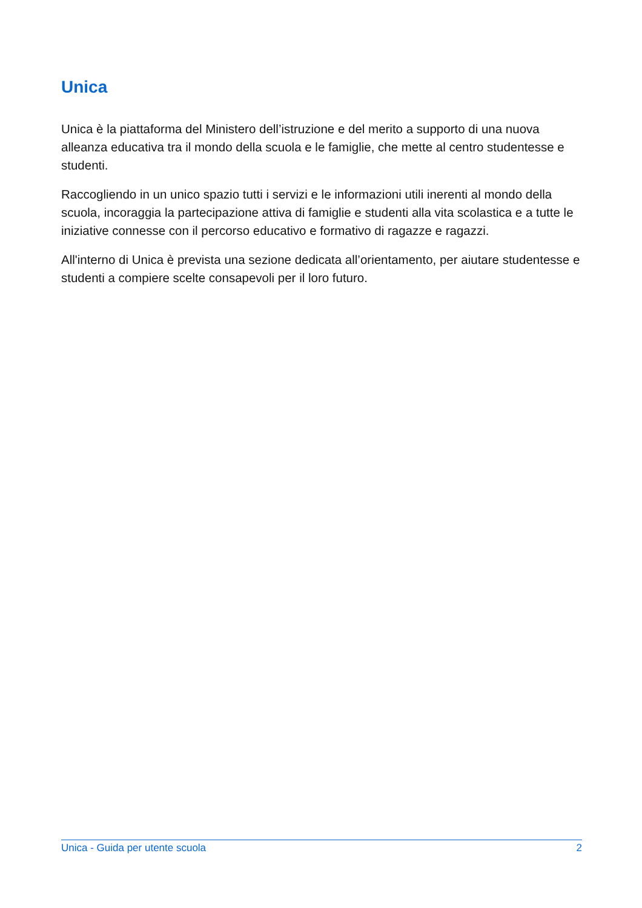Unica
Unica è la piattaforma del Ministero dell’istruzione e del merito a supporto di una nuova alleanza educativa tra il mondo della scuola e le famiglie, che mette al centro studentesse e studenti.
Raccogliendo in un unico spazio tutti i servizi e le informazioni utili inerenti al mondo della scuola, incoraggia la partecipazione attiva di famiglie e studenti alla vita scolastica e a tutte le iniziative connesse con il percorso educativo e formativo di ragazze e ragazzi.
All'interno di Unica è prevista una sezione dedicata all’orientamento, per aiutare studentesse e studenti a compiere scelte consapevoli per il loro futuro.
Unica - Guida per utente scuola 2